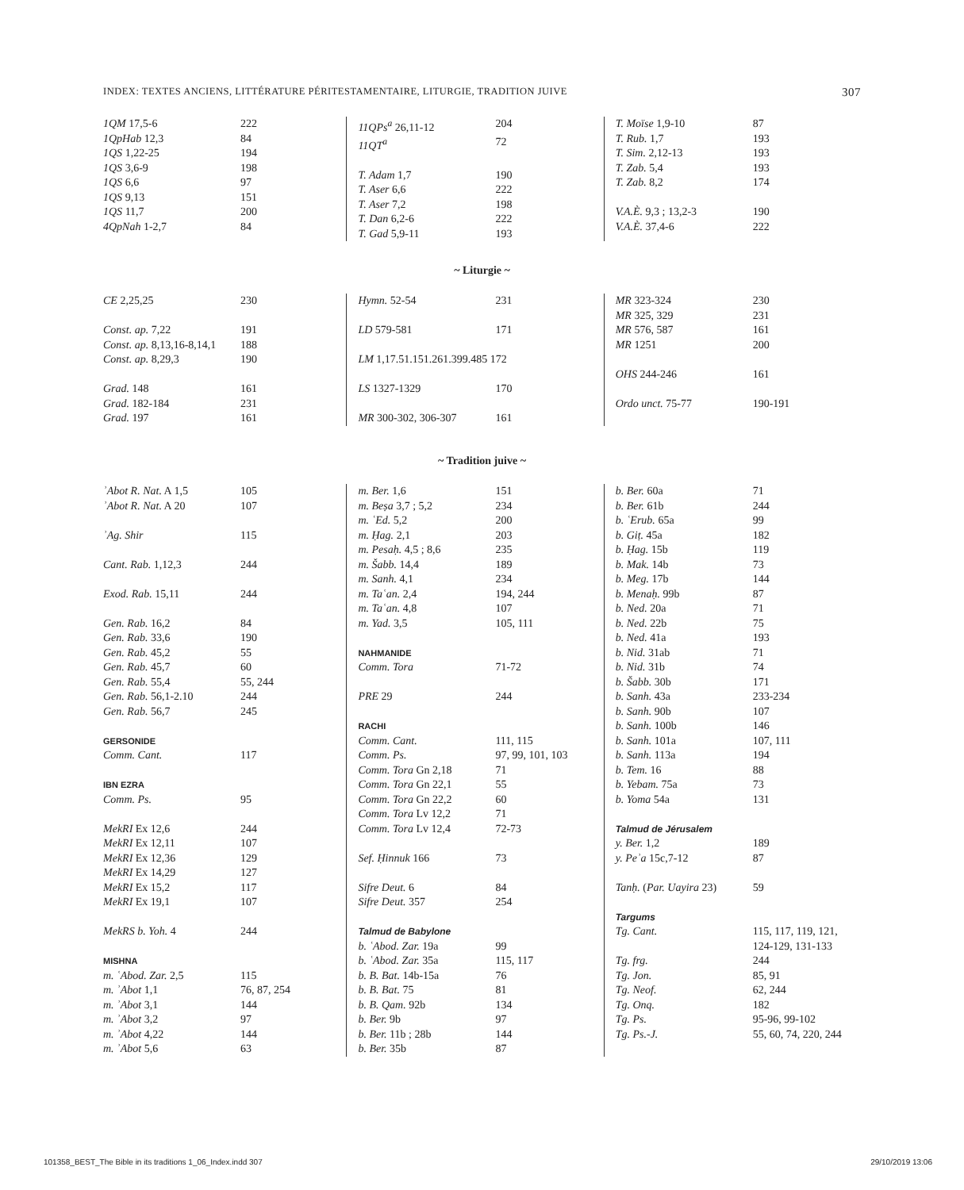INDEX: TEXTES ANCIENS, LITTÉRATURE PÉRITESTAMENTAIRE, LITURGIE, TRADITION JUIVE 307
| 1QM 17,5-6 | 222 |
| 1QpHab 12,3 | 84 |
| 1QS 1,22-25 | 194 |
| 1QS 3,6-9 | 198 |
| 1QS 6,6 | 97 |
| 1QS 9,13 | 151 |
| 1QS 11,7 | 200 |
| 4QpNah 1-2,7 | 84 |
| 11QPs<sup>a</sup> 26,11-12 | 204 |
| 11QT<sup>a</sup> | 72 |
| T. Adam 1,7 | 190 |
| T. Aser 6,6 | 222 |
| T. Aser 7,2 | 198 |
| T. Dan 6,2-6 | 222 |
| T. Gad 5,9-11 | 193 |
| T. Moïse 1,9-10 | 87 |
| T. Rub. 1,7 | 193 |
| T. Sim. 2,12-13 | 193 |
| T. Zab. 5,4 | 193 |
| T. Zab. 8,2 | 174 |
| V.A.È. 9,3 ; 13,2-3 | 190 |
| V.A.È. 37,4-6 | 222 |
~ Liturgie ~
| CE 2,25,25 | 230 |
| Const. ap. 7,22 | 191 |
| Const. ap. 8,13,16-8,14,1 | 188 |
| Const. ap. 8,29,3 | 190 |
| Grad. 148 | 161 |
| Grad. 182-184 | 231 |
| Grad. 197 | 161 |
| Hymn. 52-54 | 231 |
| LD 579-581 | 171 |
| LM 1,17.51.151.261.399.485 172 | |
| LS 1327-1329 | 170 |
| MR 300-302, 306-307 | 161 |
| MR 323-324 | 230 |
| MR 325, 329 | 231 |
| MR 576, 587 | 161 |
| MR 1251 | 200 |
| OHS 244-246 | 161 |
| Ordo unct. 75-77 | 190-191 |
~ Tradition juive ~
| ʾAbot R. Nat. A 1,5 | 105 |
| ʾAbot R. Nat. A 20 | 107 |
| ʾAg. Shir | 115 |
| Cant. Rab. 1,12,3 | 244 |
| Exod. Rab. 15,11 | 244 |
| Gen. Rab. 16,2 | 84 |
| Gen. Rab. 33,6 | 190 |
| Gen. Rab. 45,2 | 55 |
| Gen. Rab. 45,7 | 60 |
| Gen. Rab. 55,4 | 55, 244 |
| Gen. Rab. 56,1-2.10 | 244 |
| Gen. Rab. 56,7 | 245 |
| GERSONIDE | |
| Comm. Cant. | 117 |
| IBN EZRA | |
| Comm. Ps. | 95 |
| MekRI Ex 12,6 | 244 |
| MekRI Ex 12,11 | 107 |
| MekRI Ex 12,36 | 129 |
| MekRI Ex 14,29 | 127 |
| MekRI Ex 15,2 | 117 |
| MekRI Ex 19,1 | 107 |
| MekRS b. Yoh. 4 | 244 |
| MISHNA | |
| m. ʿAbod. Zar. 2,5 | 115 |
| m. ʾAbot 1,1 | 76, 87, 254 |
| m. ʾAbot 3,1 | 144 |
| m. ʾAbot 3,2 | 97 |
| m. ʾAbot 4,22 | 144 |
| m. ʾAbot 5,6 | 63 |
| m. Ber. 1,6 | 151 |
| m. Beṣa 3,7 ; 5,2 | 234 |
| m. ʿEd. 5,2 | 200 |
| m. Ḥag. 2,1 | 203 |
| m. Pesaḥ. 4,5 ; 8,6 | 235 |
| m. Šabb. 14,4 | 189 |
| m. Sanh. 4,1 | 234 |
| m. Taʿan. 2,4 | 194, 244 |
| m. Taʿan. 4,8 | 107 |
| m. Yad. 3,5 | 105, 111 |
| NAHMANIDE | |
| Comm. Tora | 71-72 |
| PRE 29 | 244 |
| RACHI | |
| Comm. Cant. | 111, 115 |
| Comm. Ps. | 97, 99, 101, 103 |
| Comm. Tora Gn 2,18 | 71 |
| Comm. Tora Gn 22,1 | 55 |
| Comm. Tora Gn 22,2 | 60 |
| Comm. Tora Lv 12,2 | 71 |
| Comm. Tora Lv 12,4 | 72-73 |
| Sef. Ḥinnuk 166 | 73 |
| Sifre Deut. 6 | 84 |
| Sifre Deut. 357 | 254 |
| Talmud de Babylone | |
| b. ʿAbod. Zar. 19a | 99 |
| b. ʿAbod. Zar. 35a | 115, 117 |
| b. B. Bat. 14b-15a | 76 |
| b. B. Bat. 75 | 81 |
| b. B. Qam. 92b | 134 |
| b. Ber. 9b | 97 |
| b. Ber. 11b ; 28b | 144 |
| b. Ber. 35b | 87 |
| b. Ber. 60a | 71 |
| b. Ber. 61b | 244 |
| b. ʿErub. 65a | 99 |
| b. Giṭ. 45a | 182 |
| b. Ḥag. 15b | 119 |
| b. Mak. 14b | 73 |
| b. Meg. 17b | 144 |
| b. Menaḥ. 99b | 87 |
| b. Ned. 20a | 71 |
| b. Ned. 22b | 75 |
| b. Ned. 41a | 193 |
| b. Nid. 31ab | 71 |
| b. Nid. 31b | 74 |
| b. Šabb. 30b | 171 |
| b. Sanh. 43a | 233-234 |
| b. Sanh. 90b | 107 |
| b. Sanh. 100b | 146 |
| b. Sanh. 101a | 107, 111 |
| b. Sanh. 113a | 194 |
| b. Tem. 16 | 88 |
| b. Yebam. 75a | 73 |
| b. Yoma 54a | 131 |
| Talmud de Jérusalem | |
| y. Ber. 1,2 | 189 |
| y. Peʾa 15c,7-12 | 87 |
| Tanḥ. ( Par. Uayira 23) | 59 |
| Targums | |
| Tg. Cant. | 115, 117, 119, 121, 124-129, 131-133 |
| Tg. frg. | 244 |
| Tg. Jon. | 85, 91 |
| Tg. Neof. | 62, 244 |
| Tg. Onq. | 182 |
| Tg. Ps. | 95-96, 99-102 |
| Tg. Ps.-J. | 55, 60, 74, 220, 244 |
101358_BEST_The Bible in its traditions 1_06_Index.indd 307 29/10/2019 13:06